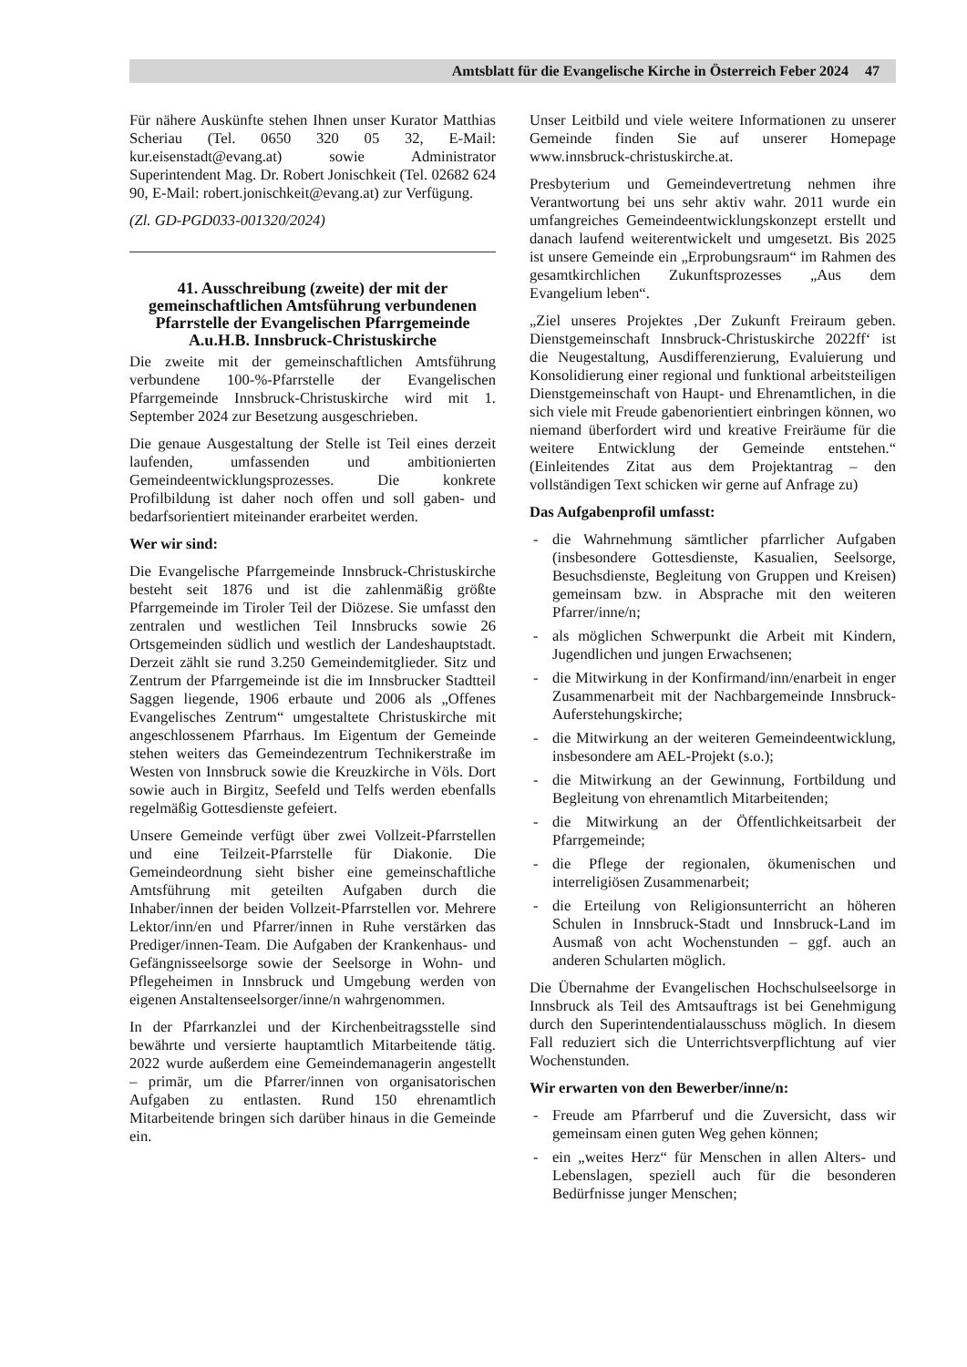Amtsblatt für die Evangelische Kirche in Österreich Feber 2024 47
Für nähere Auskünfte stehen Ihnen unser Kurator Matthias Scheriau (Tel. 0650 320 05 32, E-Mail: kur.eisenstadt@evang.at) sowie Administrator Superintendent Mag. Dr. Robert Jonischkeit (Tel. 02682 624 90, E-Mail: robert.jonischkeit@evang.at) zur Verfügung.
(Zl. GD-PGD033-001320/2024)
41. Ausschreibung (zweite) der mit der gemeinschaftlichen Amtsführung verbundenen Pfarrstelle der Evangelischen Pfarrgemeinde A.u.H.B. Innsbruck-Christuskirche
Die zweite mit der gemeinschaftlichen Amtsführung verbundene 100-%-Pfarrstelle der Evangelischen Pfarrgemeinde Innsbruck-Christuskirche wird mit 1. September 2024 zur Besetzung ausgeschrieben.
Die genaue Ausgestaltung der Stelle ist Teil eines derzeit laufenden, umfassenden und ambitionierten Gemeindeentwicklungsprozesses. Die konkrete Profilbildung ist daher noch offen und soll gaben- und bedarfsorientiert miteinander erarbeitet werden.
Wer wir sind:
Die Evangelische Pfarrgemeinde Innsbruck-Christuskirche besteht seit 1876 und ist die zahlenmäßig größte Pfarrgemeinde im Tiroler Teil der Diözese. Sie umfasst den zentralen und westlichen Teil Innsbrucks sowie 26 Ortsgemeinden südlich und westlich der Landeshauptstadt. Derzeit zählt sie rund 3.250 Gemeindemitglieder. Sitz und Zentrum der Pfarrgemeinde ist die im Innsbrucker Stadtteil Saggen liegende, 1906 erbaute und 2006 als „Offenes Evangelisches Zentrum“ umgestaltete Christuskirche mit angeschlossenem Pfarrhaus. Im Eigentum der Gemeinde stehen weiters das Gemeindezentrum Technikerstraße im Westen von Innsbruck sowie die Kreuzkirche in Völs. Dort sowie auch in Birgitz, Seefeld und Telfs werden ebenfalls regelmäßig Gottesdienste gefeiert.
Unsere Gemeinde verfügt über zwei Vollzeit-Pfarrstellen und eine Teilzeit-Pfarrstelle für Diakonie. Die Gemeindeordnung sieht bisher eine gemeinschaftliche Amtsführung mit geteilten Aufgaben durch die Inhaber/innen der beiden Vollzeit-Pfarrstellen vor. Mehrere Lektor/inn/en und Pfarrer/innen in Ruhe verstärken das Prediger/innen-Team. Die Aufgaben der Krankenhaus- und Gefängnisseelsorge sowie der Seelsorge in Wohn- und Pflegeheimen in Innsbruck und Umgebung werden von eigenen Anstaltenseelsorger/inne/n wahrgenommen.
In der Pfarrkanzlei und der Kirchenbeitragsstelle sind bewährte und versierte hauptamtlich Mitarbeitende tätig. 2022 wurde außerdem eine Gemeindemanagerin angestellt – primär, um die Pfarrer/innen von organisatorischen Aufgaben zu entlasten. Rund 150 ehrenamtlich Mitarbeitende bringen sich darüber hinaus in die Gemeinde ein.
Unser Leitbild und viele weitere Informationen zu unserer Gemeinde finden Sie auf unserer Homepage www.innsbruck-christuskirche.at.
Presbyterium und Gemeindevertretung nehmen ihre Verantwortung bei uns sehr aktiv wahr. 2011 wurde ein umfangreiches Gemeindeentwicklungskonzept erstellt und danach laufend weiterentwickelt und umgesetzt. Bis 2025 ist unsere Gemeinde ein „Erprobungsraum“ im Rahmen des gesamtkirchlichen Zukunftsprozesses „Aus dem Evangelium leben“.
„Ziel unseres Projektes ‚Der Zukunft Freiraum geben. Dienstgemeinschaft Innsbruck-Christuskirche 2022ff‘ ist die Neugestaltung, Ausdifferenzierung, Evaluierung und Konsolidierung einer regional und funktional arbeitsteiligen Dienstgemeinschaft von Haupt- und Ehrenamtlichen, in die sich viele mit Freude gabenorientiert einbringen können, wo niemand überfordert wird und kreative Freiräume für die weitere Entwicklung der Gemeinde entstehen.“ (Einleitendes Zitat aus dem Projektantrag – den vollständigen Text schicken wir gerne auf Anfrage zu)
Das Aufgabenprofil umfasst:
- die Wahrnehmung sämtlicher pfarrlicher Aufgaben (insbesondere Gottesdienste, Kasualien, Seelsorge, Besuchsdienste, Begleitung von Gruppen und Kreisen) gemeinsam bzw. in Absprache mit den weiteren Pfarrer/inne/n;
- als möglichen Schwerpunkt die Arbeit mit Kindern, Jugendlichen und jungen Erwachsenen;
- die Mitwirkung in der Konfirmand/inn/enarbeit in enger Zusammenarbeit mit der Nachbargemeinde Innsbruck-Auferstehungskirche;
- die Mitwirkung an der weiteren Gemeindeentwicklung, insbesondere am AEL-Projekt (s.o.);
- die Mitwirkung an der Gewinnung, Fortbildung und Begleitung von ehrenamtlich Mitarbeitenden;
- die Mitwirkung an der Öffentlichkeitsarbeit der Pfarrgemeinde;
- die Pflege der regionalen, ökumenischen und interreligiösen Zusammenarbeit;
- die Erteilung von Religionsunterricht an höheren Schulen in Innsbruck-Stadt und Innsbruck-Land im Ausmaß von acht Wochenstunden – ggf. auch an anderen Schularten möglich.
Die Übernahme der Evangelischen Hochschulseelsorge in Innsbruck als Teil des Amtsauftrags ist bei Genehmigung durch den Superintendentialausschuss möglich. In diesem Fall reduziert sich die Unterrichtsverpflichtung auf vier Wochenstunden.
Wir erwarten von den Bewerber/inne/n:
- Freude am Pfarrberuf und die Zuversicht, dass wir gemeinsam einen guten Weg gehen können;
- ein „weites Herz“ für Menschen in allen Alters- und Lebenslagen, speziell auch für die besonderen Bedürfnisse junger Menschen;